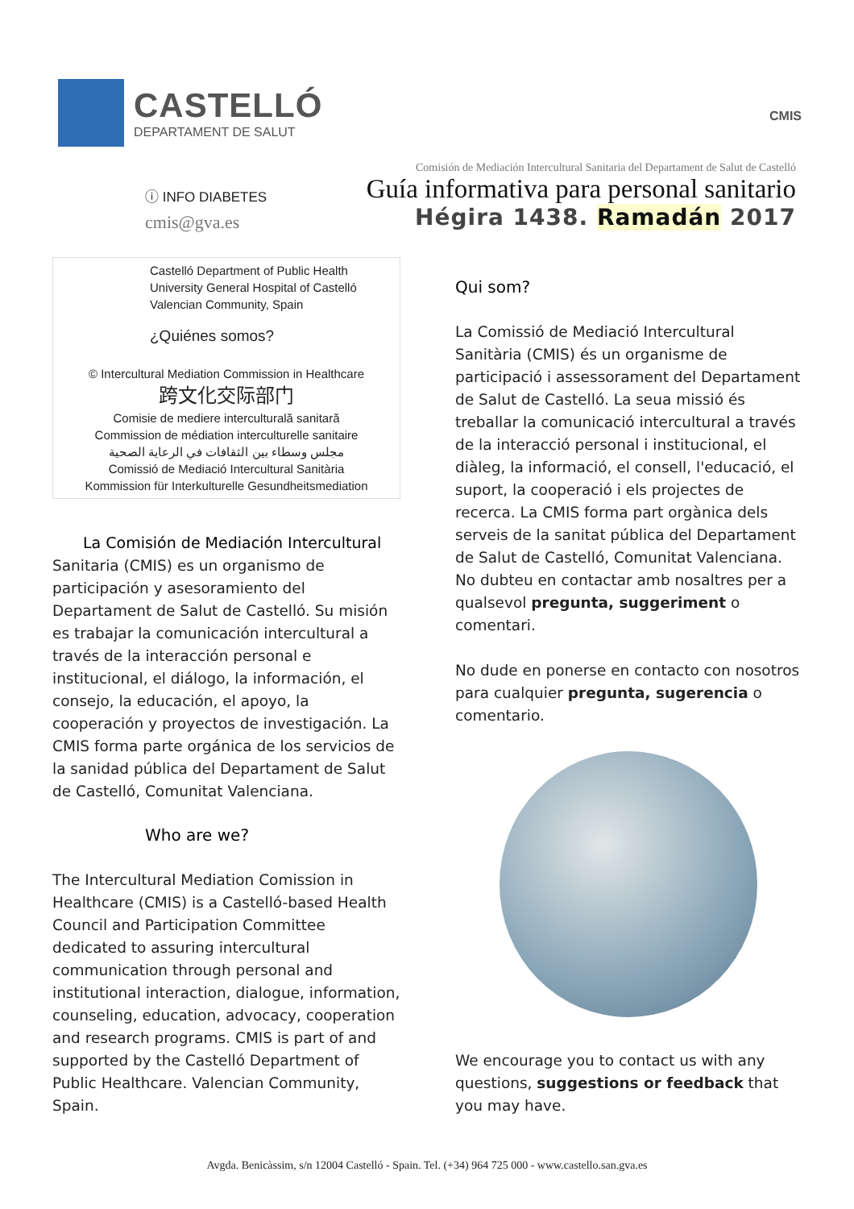CASTELLÓ
DEPARTAMENT DE SALUT
CMIS
ⓘ INFO DIABETES
cmis@gva.es
Comisión de Mediación Intercultural Sanitaria del Departament de Salut de Castelló
Guía informativa para personal sanitario
Hégira 1438. Ramadán 2017
Castelló Department of Public Health
University General Hospital of Castelló
Valencian Community, Spain
¿Quiénes somos?
© Intercultural Mediation Commission in Healthcare
跨文化交际部门
Comisie de mediere interculturală sanitară
Commission de médiation interculturelle sanitaire
مجلس وسطاء بين الثقافات في الرعاية الصحية
Comissió de Mediació Intercultural Sanitària
Kommission für Interkulturelle Gesundheitsmediation
La Comisión de Mediación Intercultural
Sanitaria (CMIS) es un organismo de participación y asesoramiento del Departament de Salut de Castelló. Su misión es trabajar la comunicación intercultural a través de la interacción personal e institucional, el diálogo, la información, el consejo, la educación, el apoyo, la cooperación y proyectos de investigación. La CMIS forma parte orgánica de los servicios de la sanidad pública del Departament de Salut de Castelló, Comunitat Valenciana.
Who are we?
The Intercultural Mediation Comission in Healthcare (CMIS) is a Castelló-based Health Council and Participation Committee dedicated to assuring intercultural communication through personal and institutional interaction, dialogue, information, counseling, education, advocacy, cooperation and research programs. CMIS is part of and supported by the Castelló Department of Public Healthcare. Valencian Community, Spain.
Qui som?
La Comissió de Mediació Intercultural Sanitària (CMIS) és un organisme de participació i assessorament del Departament de Salut de Castelló. La seua missió és treballar la comunicació intercultural a través de la interacció personal i institucional, el diàleg, la informació, el consell, l'educació, el suport, la cooperació i els projectes de recerca. La CMIS forma part orgànica dels serveis de la sanitat pública del Departament de Salut de Castelló, Comunitat Valenciana. No dubteu en contactar amb nosaltres per a qualsevol pregunta, suggeriment o comentari.
No dude en ponerse en contacto con nosotros para cualquier pregunta, sugerencia o comentario.
We encourage you to contact us with any questions, suggestions or feedback that you may have.
Avgda. Benicàssim, s/n 12004 Castelló - Spain. Tel. (+34) 964 725 000 - www.castello.san.gva.es